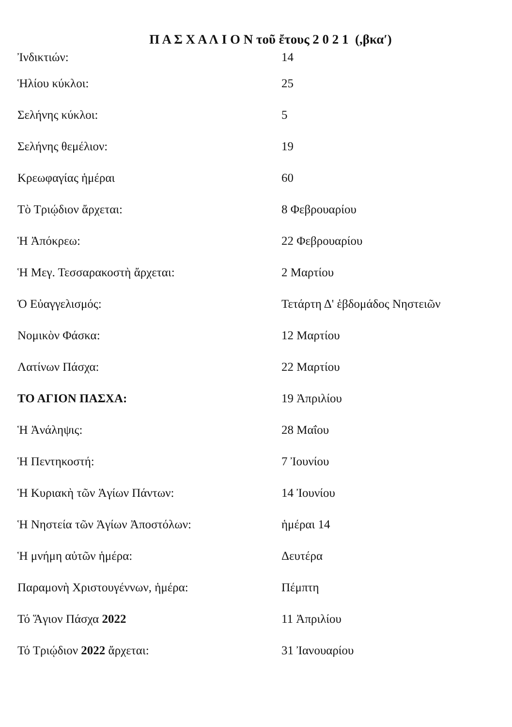Π Α Σ Χ Α Λ Ι Ο Ν τοῦ ἔτους 2 0 2 1 (,βκα′)
| Ἰνδικτιών: | 14 |
| Ἡλίου κύκλοι: | 25 |
| Σελήνης κύκλοι: | 5 |
| Σελήνης θεμέλιον: | 19 |
| Κρεωφαγίας ἡμέραι | 60 |
| Τὸ Τριῴδιον ἄρχεται: | 8 Φεβρουαρίου |
| Ἡ Ἀπόκρεω: | 22 Φεβρουαρίου |
| Ἡ Μεγ. Τεσσαρακοστὴ ἄρχεται: | 2 Μαρτίου |
| Ὁ Εὐαγγελισμός: | Τετάρτη Δ' ἑβδομάδος Νηστειῶν |
| Νομικὸν Φάσκα: | 12 Μαρτίου |
| Λατίνων Πάσχα: | 22 Μαρτίου |
| ΤΟ ΑΓΙΟΝ ΠΑΣΧΑ: | 19 Ἀπριλίου |
| Ἡ Ἀνάληψις: | 28 Μαΐου |
| Ἡ Πεντηκοστή: | 7 Ἰουνίου |
| Ἡ Κυριακὴ τῶν Ἁγίων Πάντων: | 14 Ἰουνίου |
| Ἡ Νηστεία τῶν Ἁγίων Ἀποστόλων: | ἡμέραι 14 |
| Ἡ μνήμη αὐτῶν ἡμέρα: | Δευτέρα |
| Παραμονὴ Χριστουγέννων, ἡμέρα: | Πέμπτη |
| Τό Ἅγιον Πάσχα 2022 | 11 Ἀπριλίου |
| Τό Τριῴδιον 2022 ἄρχεται: | 31 Ἰανουαρίου |